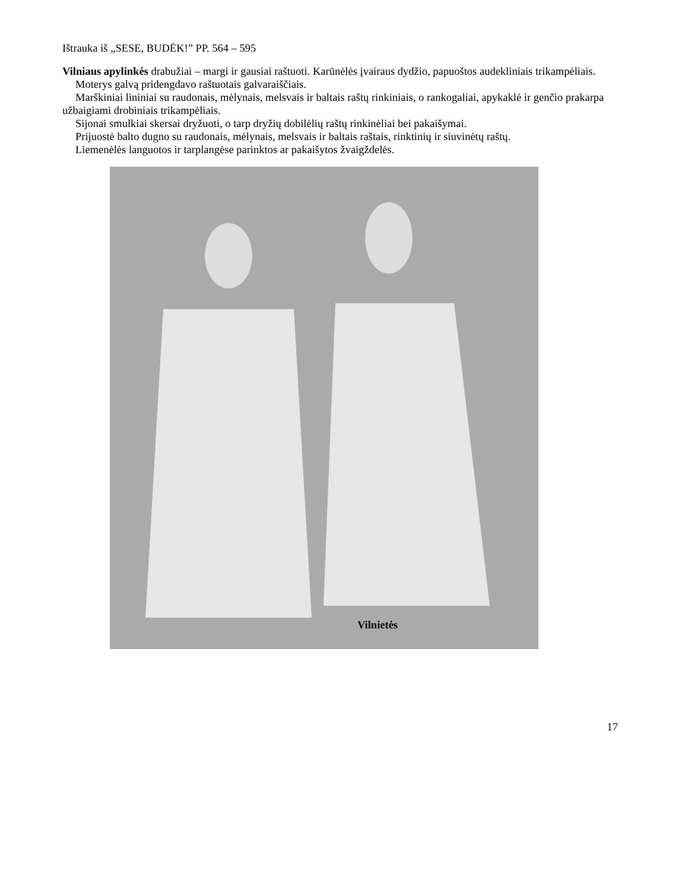Ištrauka iš „SESE, BUDĖK!” PP. 564 – 595
Vilniaus apylinkės drabužiai – margi ir gausiai raštuoti. Karūnėlės įvairaus dydžio, papuoštos audekliniais trikampėliais.
Moterys galvą pridengdavo raštuotais galvaraiščiais.
Marškiniai lininiai su raudonais, mėlynais, melsvais ir baltais raštų rinkiniais, o rankogaliai, apykaklė ir genčio prakarpa užbaigiami drobiniais trikampėliais.
Sijonai smulkiai skersai dryžuoti, o tarp dryžių dobilėlių raštų rinkinėliai bei pakaišymai.
Prijuostė balto dugno su raudonais, mėlynais, melsvais ir baltais raštais, rinktinių ir siuvinėtų raštų.
Liemenėlės languotos ir tarplangėse parinktos ar pakaišytos žvaigždelės.
Vilnietės
17